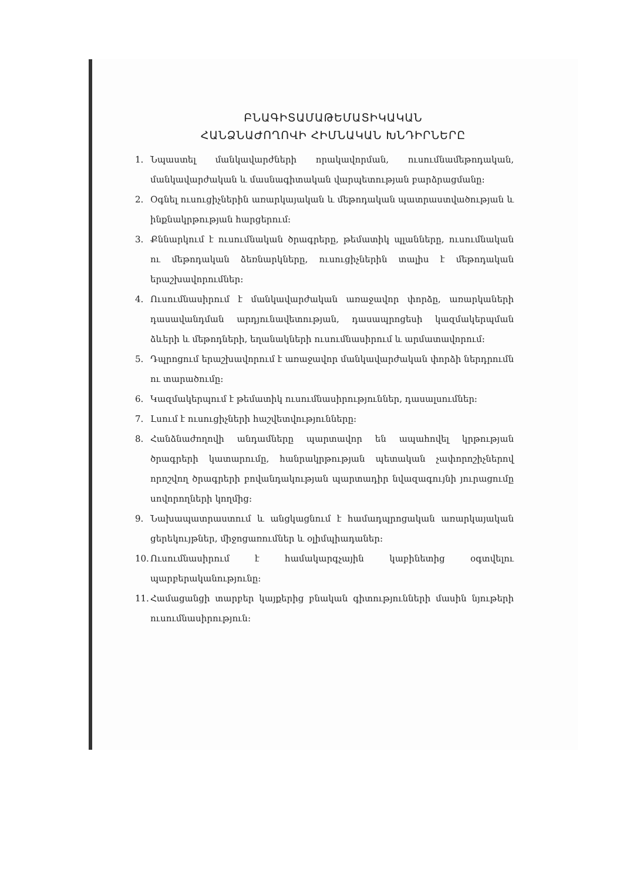ԲՆԱԳԻՏԱՄԱԹԵՄԱՏԻԿԱԿԱՆ
ՀԱՆՁՆԱԺՈՂՈՎԻ ՀԻՄՆԱԿԱՆ ԽՆԴԻՐՆԵՐԸ
1. Նպաստել մանկավարժների որակավորման, ուսումնամեթոդական, մանկավարժական և մասնագիտական վարպետության բարձրացմանը:
2. Օգնել ուսուցիչներին առարկայական և մեթոդական պատրաստվածության և ինքնակրթության հարցերում:
3. Քննարկում է ուսումնական ծրագրերը, թեմատիկ պլանները, ուսումնական ու մեթոդական ձեռնարկները, ուսուցիչներին տալիս է մեթոդական երաշխավորումներ:
4. Ուսումնասիրում է մանկավարժական առաջավոր փորձը, առարկաների դասավանդման արդյունավետության, դասապրոցեսի կազմակերպման ձևերի և մեթոդների, եղանակների ուսումնասիրում և արմատավորում:
5. Դպրոցում երաշխավորում է առաջավոր մանկավարժական փորձի ներդրումն ու տարածումը:
6. Կազմակերպում է թեմատիկ ուսումնասիրություններ, դասալսումներ:
7. Լսում է ուսուցիչների հաշվետվությունները:
8. Հանձնաժողովի անդամները պարտավոր են ապահովել կրթության ծրագրերի կատարումը, հանրակրթության պետական չափորոշիչներով որոշվող ծրագրերի բովանդակության պարտադիր նվազագույնի յուրացումը սովորողների կողմից:
9. Նախապատրաստում և անցկացնում է համադպրոցական առարկայական ցերեկույթներ, միջոցառումներ և օլիմպիադաներ:
10. Ուսումնասիրում է համակարգչային կաբինետից օգտվելու պարբերականությունը:
11. Համացանցի տարբեր կայքերից բնական գիտությունների մասին նյութերի ուսումնասիրություն: